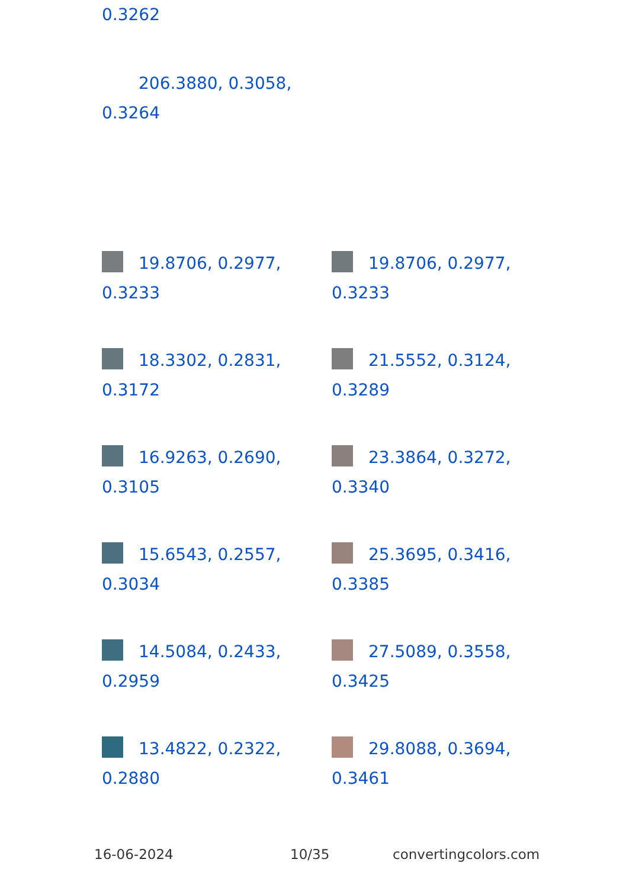0.3262
206.3880, 0.3058, 0.3264
19.8706, 0.2977, 0.3233
19.8706, 0.2977, 0.3233
18.3302, 0.2831, 0.3172
21.5552, 0.3124, 0.3289
16.9263, 0.2690, 0.3105
23.3864, 0.3272, 0.3340
15.6543, 0.2557, 0.3034
25.3695, 0.3416, 0.3385
14.5084, 0.2433, 0.2959
27.5089, 0.3558, 0.3425
13.4822, 0.2322, 0.2880
29.8088, 0.3694, 0.3461
16-06-2024 10/35 convertingcolors.com